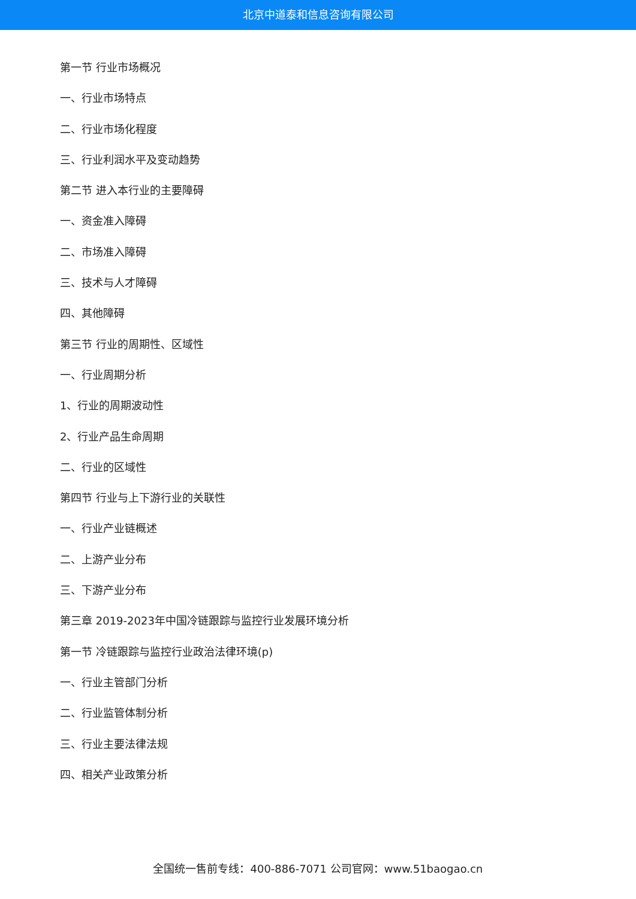北京中道泰和信息咨询有限公司
第一节 行业市场概况
一、行业市场特点
二、行业市场化程度
三、行业利润水平及变动趋势
第二节 进入本行业的主要障碍
一、资金准入障碍
二、市场准入障碍
三、技术与人才障碍
四、其他障碍
第三节 行业的周期性、区域性
一、行业周期分析
1、行业的周期波动性
2、行业产品生命周期
二、行业的区域性
第四节 行业与上下游行业的关联性
一、行业产业链概述
二、上游产业分布
三、下游产业分布
第三章 2019-2023年中国冷链跟踪与监控行业发展环境分析
第一节 冷链跟踪与监控行业政治法律环境(p)
一、行业主管部门分析
二、行业监管体制分析
三、行业主要法律法规
四、相关产业政策分析
全国统一售前专线：400-886-7071 公司官网：www.51baogao.cn